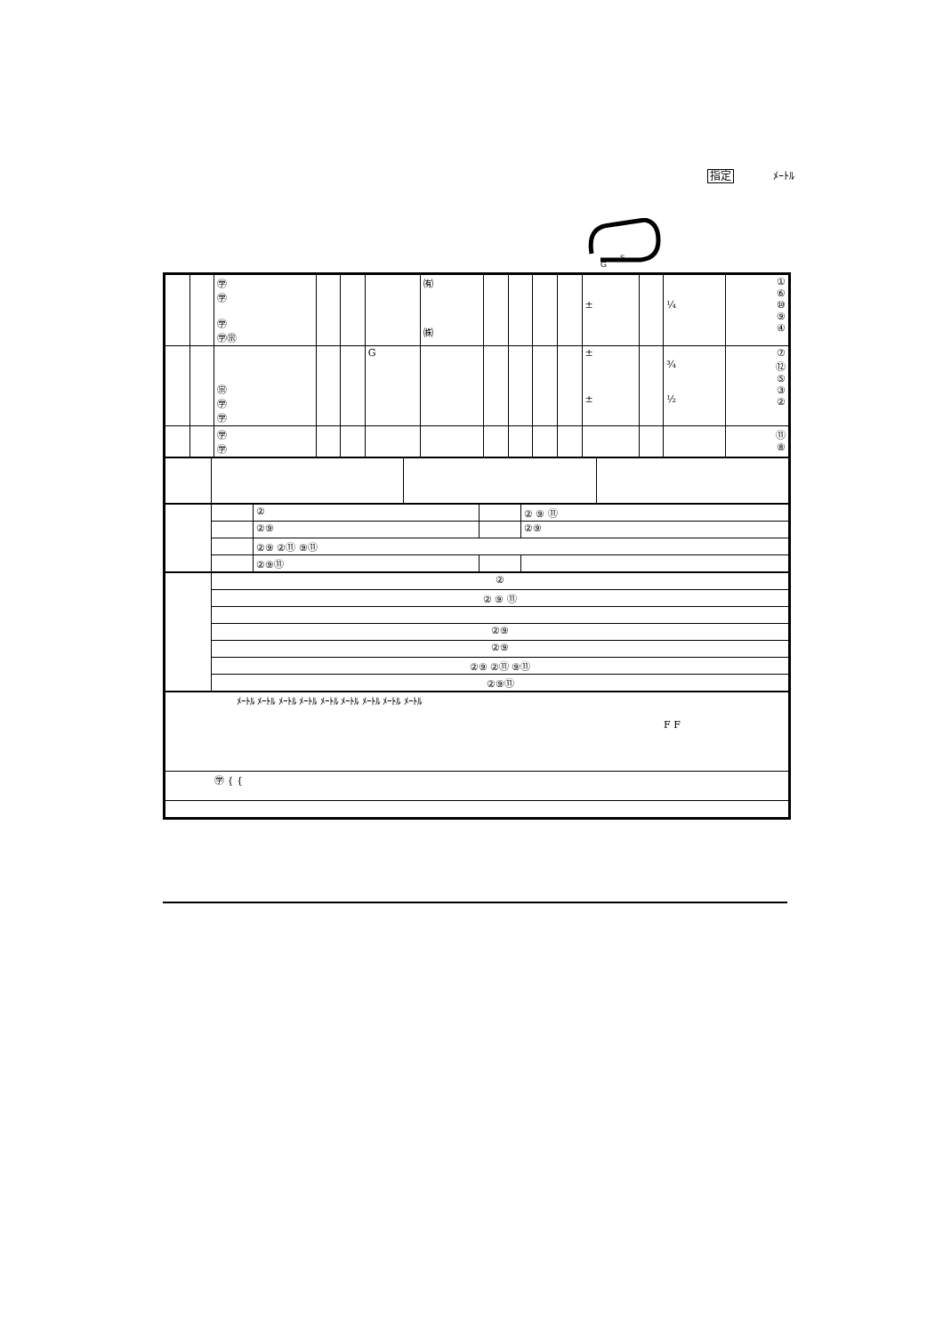指定 ﾒｰﾄﾙ
G
S
| | | ㊫ ㊫ ㊫ ㊫㊪ | | | | ㈲ ㈱ | | | | | ± | | ¼ | ① ⑥ ⑩ ⑨ ④ |
| | | ㊪ ㊫ ㊫ | | | G | | | | | | ± ± | | ¾ ½ | ⑦ ⑫ ⑤ ③ ② |
| | | ㊫ ㊫ | | | | | | | | | | | | ⑪ ⑧ |
| | | ② | | ② ⑨ ⑪ |
| | | ②⑨ | | ②⑨ |
| | | ②⑨ ②⑪ ⑨⑪ | | |
| | | ②⑨⑪ | | |
| | ② |
| | ② ⑨ ⑪ |
| | ②⑨ |
| | ②⑨ |
| | ②⑨ ②⑪ ⑨⑪ |
| | ②⑨⑪ |
| ﾒｰﾄﾙ ﾒｰﾄﾙ ﾒｰﾄﾙ ﾒｰﾄﾙ ﾒｰﾄﾙ ﾒｰﾄﾙ ﾒｰﾄﾙ ﾒｰﾄﾙ ﾒｰﾄﾙ F F |
| ㊫ { { |